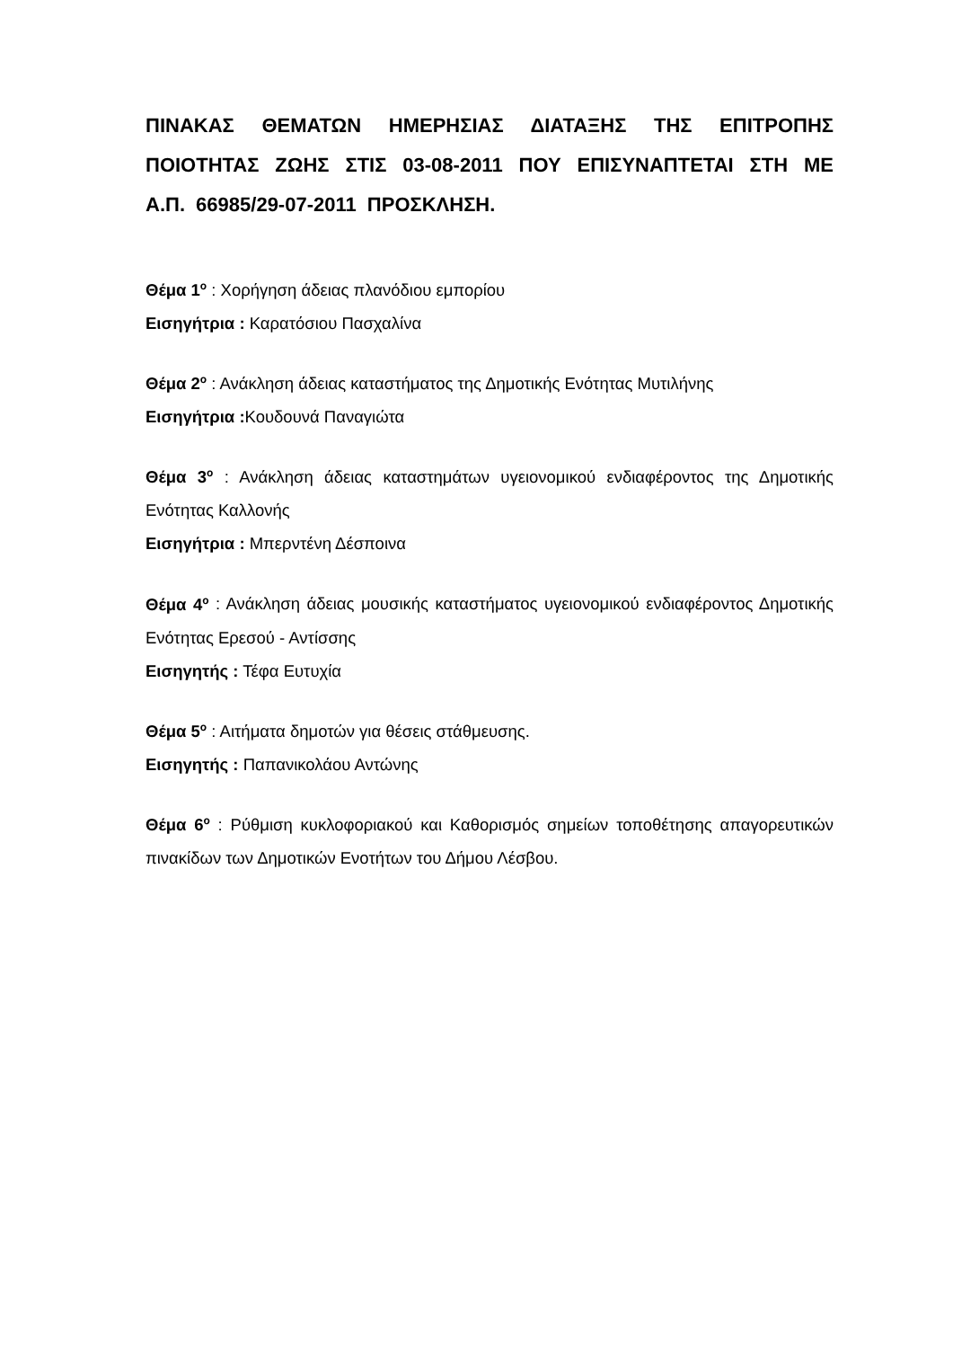ΠΙΝΑΚΑΣ ΘΕΜΑΤΩΝ ΗΜΕΡΗΣΙΑΣ ΔΙΑΤΑΞΗΣ ΤΗΣ ΕΠΙΤΡΟΠΗΣ ΠΟΙΟΤΗΤΑΣ ΖΩΗΣ ΣΤΙΣ 03-08-2011 ΠΟΥ ΕΠΙΣΥΝΑΠΤΕΤΑΙ ΣΤΗ ΜΕ Α.Π. 66985/29-07-2011 ΠΡΟΣΚΛΗΣΗ.
Θέμα 1<sup>ο</sup> : Χορήγηση άδειας πλανόδιου εμπορίου
Εισηγήτρια : Καρατόσιου Πασχαλίνα
Θέμα 2<sup>ο</sup> : Ανάκληση άδειας καταστήματος της Δημοτικής Ενότητας Μυτιλήνης
Εισηγήτρια : Κουδουνά Παναγιώτα
Θέμα 3<sup>ο</sup> : Ανάκληση άδειας καταστημάτων υγειονομικού ενδιαφέροντος της Δημοτικής Ενότητας Καλλονής
Εισηγήτρια : Μπερντένη Δέσποινα
Θέμα 4<sup>ο</sup> : Ανάκληση άδειας μουσικής καταστήματος υγειονομικού ενδιαφέροντος Δημοτικής Ενότητας Ερεσού - Αντίσσης
Εισηγητής : Τέφα Ευτυχία
Θέμα 5<sup>ο</sup> : Αιτήματα δημοτών για θέσεις στάθμευσης.
Εισηγητής : Παπανικολάου Αντώνης
Θέμα 6<sup>ο</sup> : Ρύθμιση κυκλοφοριακού και Καθορισμός σημείων τοποθέτησης απαγορευτικών πινακίδων των Δημοτικών Ενοτήτων του Δήμου Λέσβου.